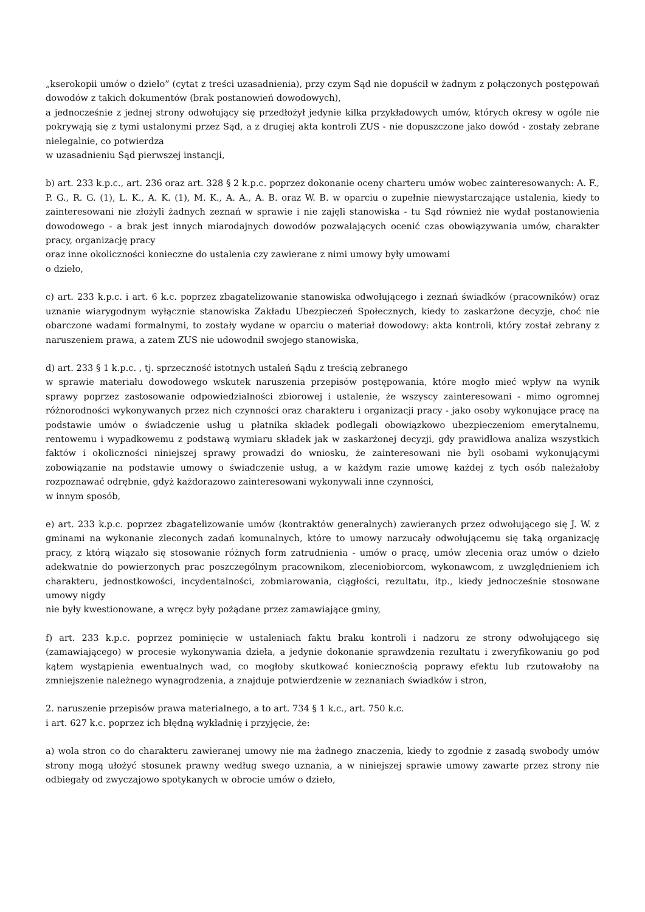„kserokopii umów o dzieło” (cytat z treści uzasadnienia), przy czym Sąd nie dopuścił w żadnym z połączonych postępowań dowodów z takich dokumentów (brak postanowień dowodowych),
a jednocześnie z jednej strony odwołujący się przedłożył jedynie kilka przykładowych umów, których okresy w ogóle nie pokrywają się z tymi ustalonymi przez Sąd, a z drugiej akta kontroli ZUS - nie dopuszczone jako dowód - zostały zebrane nielegalnie, co potwierdza
w uzasadnieniu Sąd pierwszej instancji,
b) art. 233 k.p.c., art. 236 oraz art. 328 § 2 k.p.c. poprzez dokonanie oceny charteru umów wobec zainteresowanych: A. F., P. G., R. G. (1), L. K., A. K. (1), M. K., A. A., A. B. oraz W. B. w oparciu o zupełnie niewystarczające ustalenia, kiedy to zainteresowani nie złożyli żadnych zeznań w sprawie i nie zajęli stanowiska - tu Sąd również nie wydał postanowienia dowodowego - a brak jest innych miarodajnych dowodów pozwalających ocenić czas obowiązywania umów, charakter pracy, organizację pracy
oraz inne okoliczności konieczne do ustalenia czy zawierane z nimi umowy były umowami
o dzieło,
c) art. 233 k.p.c. i art. 6 k.c. poprzez zbagatelizowanie stanowiska odwołującego i zeznań świadków (pracowników) oraz uznanie wiarygodnym wyłącznie stanowiska Zakładu Ubezpieczeń Społecznych, kiedy to zaskarżone decyzje, choć nie obarczone wadami formalnymi, to zostały wydane w oparciu o materiał dowodowy: akta kontroli, który został zebrany z naruszeniem prawa, a zatem ZUS nie udowodnił swojego stanowiska,
d) art. 233 § 1 k.p.c. , tj. sprzeczność istotnych ustaleń Sądu z treścią zebranego
w sprawie materiału dowodowego wskutek naruszenia przepisów postępowania, które mogło mieć wpływ na wynik sprawy poprzez zastosowanie odpowiedzialności zbiorowej i ustalenie, że wszyscy zainteresowani - mimo ogromnej różnorodności wykonywanych przez nich czynności oraz charakteru i organizacji pracy - jako osoby wykonujące pracę na podstawie umów o świadczenie usług u płatnika składek podlegali obowiązkowo ubezpieczeniom emerytalnemu, rentowemu i wypadkowemu z podstawą wymiaru składek jak w zaskarżonej decyzji, gdy prawidłowa analiza wszystkich faktów i okoliczności niniejszej sprawy prowadzi do wniosku, że zainteresowani nie byli osobami wykonującymi zobowiązanie na podstawie umowy o świadczenie usług, a w każdym razie umowę każdej z tych osób należałoby rozpoznawać odrębnie, gdyż każdorazowo zainteresowani wykonywali inne czynności,
w innym sposób,
e) art. 233 k.p.c. poprzez zbagatelizowanie umów (kontraktów generalnych) zawieranych przez odwołującego się J. W. z gminami na wykonanie zleconych zadań komunalnych, które to umowy narzucały odwołującemu się taką organizację pracy, z którą wiązało się stosowanie różnych form zatrudnienia - umów o pracę, umów zlecenia oraz umów o dzieło adekwatnie do powierzonych prac poszczególnym pracownikom, zleceniobiorcom, wykonawcom, z uwzględnieniem ich charakteru, jednostkowości, incydentalności, zobmiarowania, ciągłości, rezultatu, itp., kiedy jednocześnie stosowane umowy nigdy
nie były kwestionowane, a wręcz były pożądane przez zamawiające gminy,
f) art. 233 k.p.c. poprzez pominięcie w ustaleniach faktu braku kontroli i nadzoru ze strony odwołującego się (zamawiającego) w procesie wykonywania dzieła, a jedynie dokonanie sprawdzenia rezultatu i zweryfikowaniu go pod kątem wystąpienia ewentualnych wad, co mogłoby skutkować koniecznością poprawy efektu lub rzutowałoby na zmniejszenie należnego wynagrodzenia, a znajduje potwierdzenie w zeznaniach świadków i stron,
2. naruszenie przepisów prawa materialnego, a to art. 734 § 1 k.c., art. 750 k.c.
i art. 627 k.c. poprzez ich błędną wykładnię i przyjęcie, że:
a) wola stron co do charakteru zawieranej umowy nie ma żadnego znaczenia, kiedy to zgodnie z zasadą swobody umów strony mogą ułożyć stosunek prawny według swego uznania, a w niniejszej sprawie umowy zawarte przez strony nie odbiegały od zwyczajowo spotykanych w obrocie umów o dzieło,